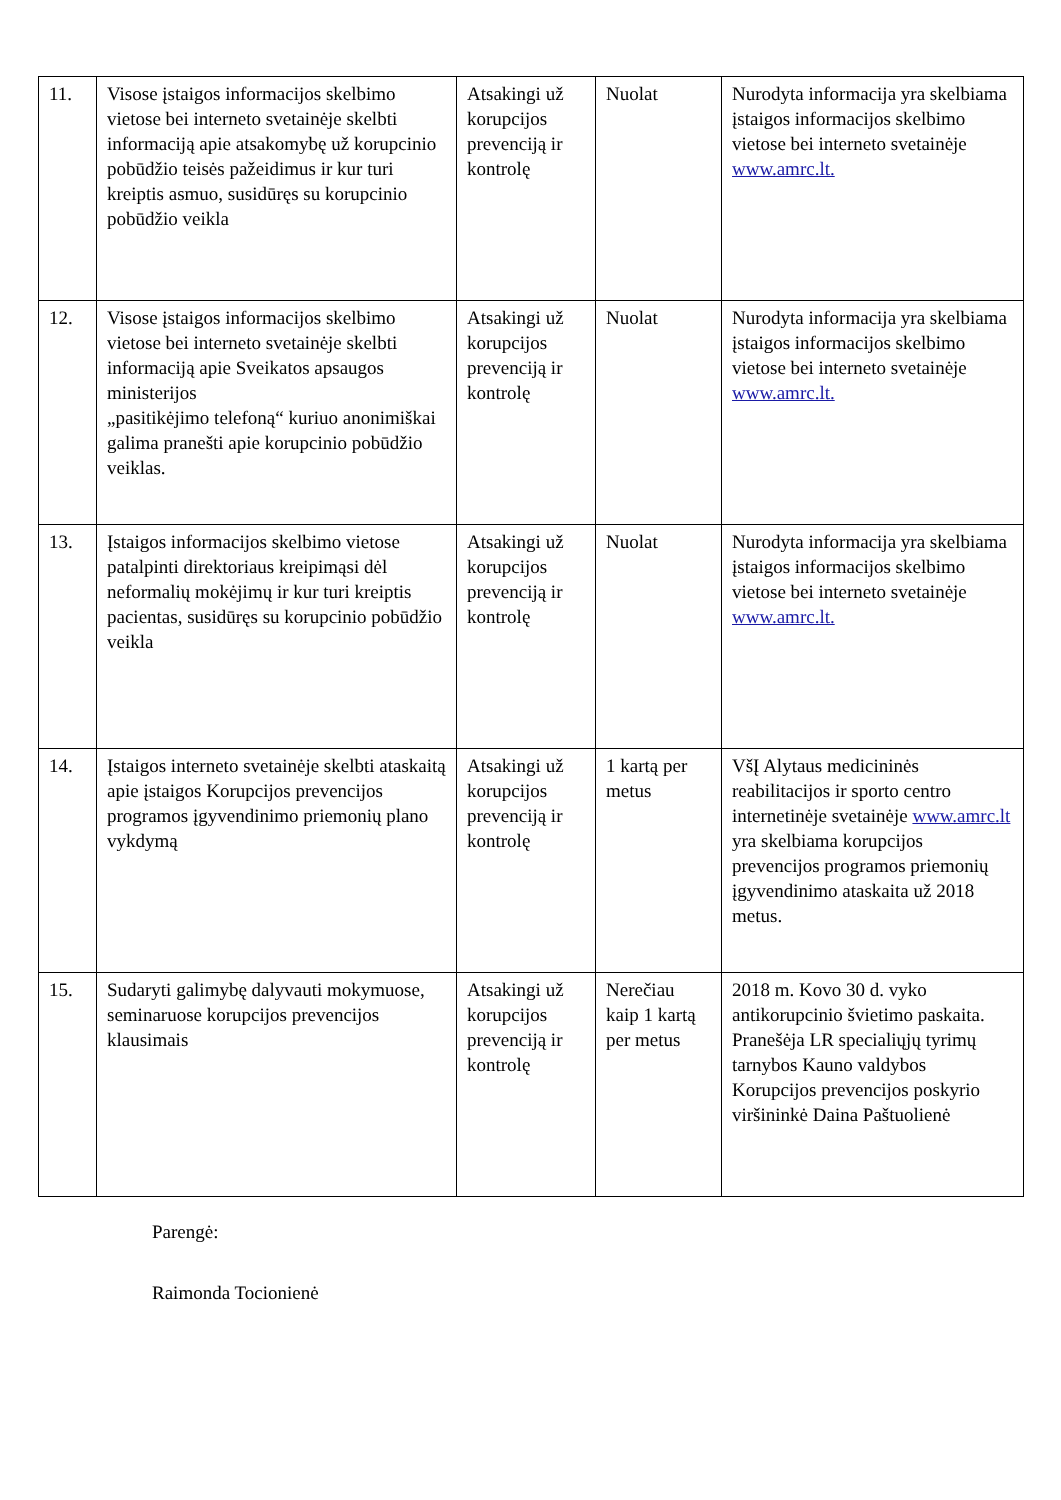| 11. | Visose įstaigos informacijos skelbimo vietose bei interneto svetainėje skelbti informaciją apie atsakomybę už korupcinio pobūdžio teisės pažeidimus ir kur turi kreiptis asmuo, susidūręs su korupcinio pobūdžio veikla | Atsakingi už korupcijos prevenciją ir kontrolę | Nuolat | Nurodyta informacija yra skelbiama įstaigos informacijos skelbimo vietose bei interneto svetainėje www.amrc.lt. |
| 12. | Visose įstaigos informacijos skelbimo vietose bei interneto svetainėje skelbti informaciją apie Sveikatos apsaugos ministerijos „pasitikėjimo telefoną“ kuriuo anonimiškai galima pranešti apie korupcinio pobūdžio veiklas. | Atsakingi už korupcijos prevenciją ir kontrolę | Nuolat | Nurodyta informacija yra skelbiama įstaigos informacijos skelbimo vietose bei interneto svetainėje www.amrc.lt. |
| 13. | Įstaigos informacijos skelbimo vietose patalpinti direktoriaus kreipimąsi dėl neformalių mokėjimų ir kur turi kreiptis pacientas, susidūręs su korupcinio pobūdžio veikla | Atsakingi už korupcijos prevenciją ir kontrolę | Nuolat | Nurodyta informacija yra skelbiama įstaigos informacijos skelbimo vietose bei interneto svetainėje www.amrc.lt. |
| 14. | Įstaigos interneto svetainėje skelbti ataskaitą apie įstaigos Korupcijos prevencijos programos įgyvendinimo priemonių plano vykdymą | Atsakingi už korupcijos prevenciją ir kontrolę | 1 kartą per metus | VšĮ Alytaus medicininės reabilitacijos ir sporto centro internetinėje svetainėje www.amrc.lt yra skelbiama korupcijos prevencijos programos priemonių įgyvendinimo ataskaita už 2018 metus. |
| 15. | Sudaryti galimybę dalyvauti mokymuose, seminaruose korupcijos prevencijos klausimais | Atsakingi už korupcijos prevenciją ir kontrolę | Nerečiau kaip 1 kartą per metus | 2018 m. Kovo 30 d. vyko antikorupcinio švietimo paskaita. Pranešėja LR specialiųjų tyrimų tarnybos Kauno valdybos Korupcijos prevencijos poskyrio viršininkė Daina Paštuolienė |
Parengė:
Raimonda Tocionienė